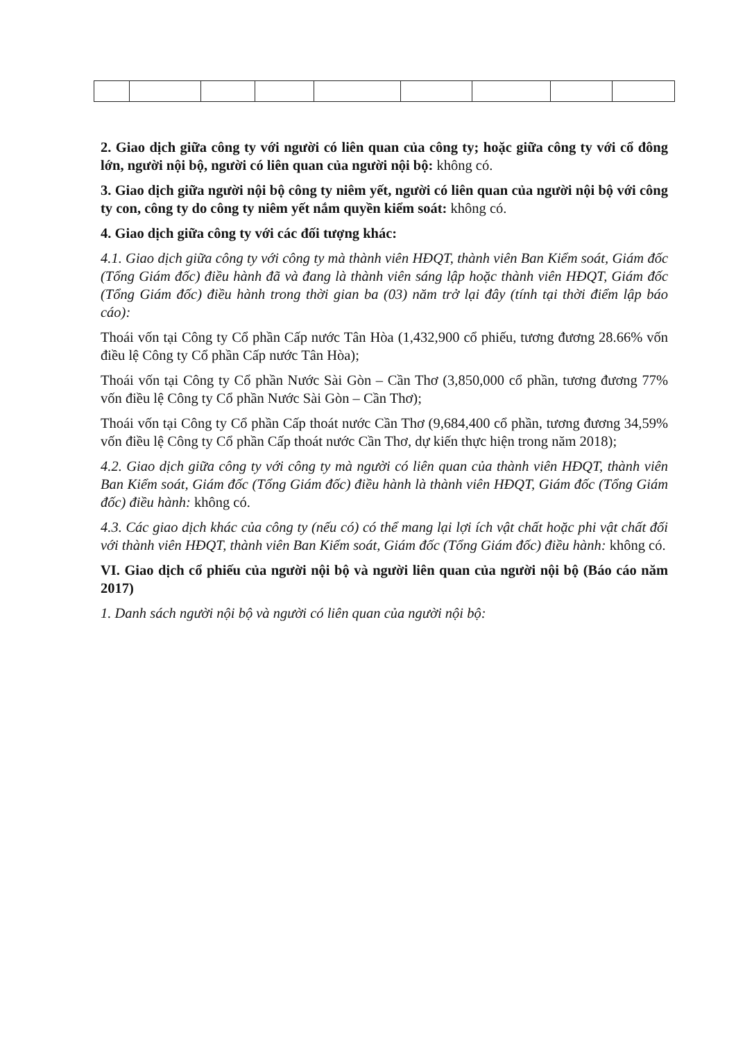2. Giao dịch giữa công ty với người có liên quan của công ty; hoặc giữa công ty với cổ đông lớn, người nội bộ, người có liên quan của người nội bộ: không có.
3. Giao dịch giữa người nội bộ công ty niêm yết, người có liên quan của người nội bộ với công ty con, công ty do công ty niêm yết nắm quyền kiểm soát: không có.
4. Giao dịch giữa công ty với các đối tượng khác:
4.1. Giao dịch giữa công ty với công ty mà thành viên HĐQT, thành viên Ban Kiểm soát, Giám đốc (Tổng Giám đốc) điều hành đã và đang là thành viên sáng lập hoặc thành viên HĐQT, Giám đốc (Tổng Giám đốc) điều hành trong thời gian ba (03) năm trở lại đây (tính tại thời điểm lập báo cáo):
Thoái vốn tại Công ty Cổ phần Cấp nước Tân Hòa (1,432,900 cổ phiếu, tương đương 28.66% vốn điều lệ Công ty Cổ phần Cấp nước Tân Hòa);
Thoái vốn tại Công ty Cổ phần Nước Sài Gòn – Cần Thơ (3,850,000 cổ phần, tương đương 77% vốn điều lệ Công ty Cổ phần Nước Sài Gòn – Cần Thơ);
Thoái vốn tại Công ty Cổ phần Cấp thoát nước Cần Thơ (9,684,400 cổ phần, tương đương 34,59% vốn điều lệ Công ty Cổ phần Cấp thoát nước Cần Thơ, dự kiến thực hiện trong năm 2018);
4.2. Giao dịch giữa công ty với công ty mà người có liên quan của thành viên HĐQT, thành viên Ban Kiểm soát, Giám đốc (Tổng Giám đốc) điều hành là thành viên HĐQT, Giám đốc (Tổng Giám đốc) điều hành: không có.
4.3. Các giao dịch khác của công ty (nếu có) có thể mang lại lợi ích vật chất hoặc phi vật chất đối với thành viên HĐQT, thành viên Ban Kiểm soát, Giám đốc (Tổng Giám đốc) điều hành: không có.
VI. Giao dịch cổ phiếu của người nội bộ và người liên quan của người nội bộ (Báo cáo năm 2017)
1. Danh sách người nội bộ và người có liên quan của người nội bộ: